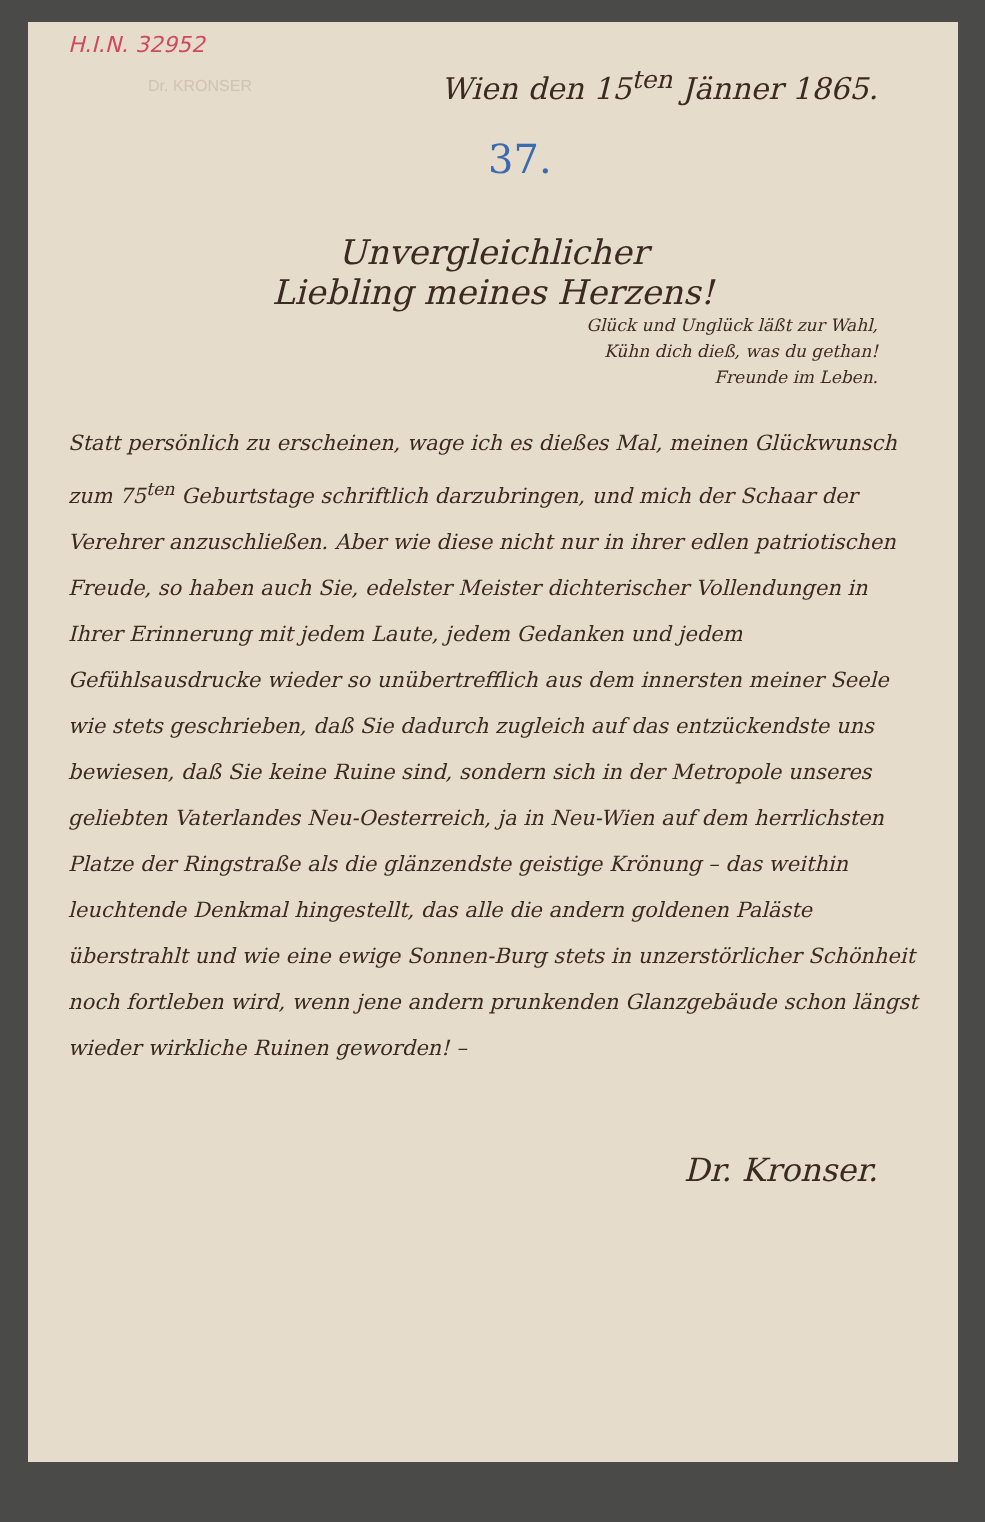H.I.N. 32952
Dr. KRONSER
Wien den 15<sup>ten</sup> Jänner 1865.
37.
Unvergleichlicher
Liebling meines Herzens!
Glück und Unglück läßt zur Wahl,
Kühn dich dieß, was du gethan!
Freunde im Leben.
Statt persönlich zu erscheinen, wage ich es dießes Mal, meinen Glückwunsch zum 75<sup>ten</sup> Geburtstage schriftlich darzubringen, und mich der Schaar der Verehrer anzuschließen. Aber wie diese nicht nur in ihrer edlen patriotischen Freude, so haben auch Sie, edelster Meister dichterischer Vollendungen in Ihrer Erinnerung mit jedem Laute, jedem Gedanken und jedem Gefühlsausdrucke wieder so unübertrefflich aus dem innersten meiner Seele wie stets geschrieben, daß Sie dadurch zugleich auf das entzückendste uns bewiesen, daß Sie keine Ruine sind, sondern sich in der Metropole unseres geliebten Vaterlandes Neu-Oesterreich, ja in Neu-Wien auf dem herrlichsten Platze der Ringstraße als die glänzendste geistige Krönung – das weithin leuchtende Denkmal hingestellt, das alle die andern goldenen Paläste überstrahlt und wie eine ewige Sonnen-Burg stets in unzerstörlicher Schönheit noch fortleben wird, wenn jene andern prunkenden Glanzgebäude schon längst wieder wirkliche Ruinen geworden! –
Dr. Kronser.